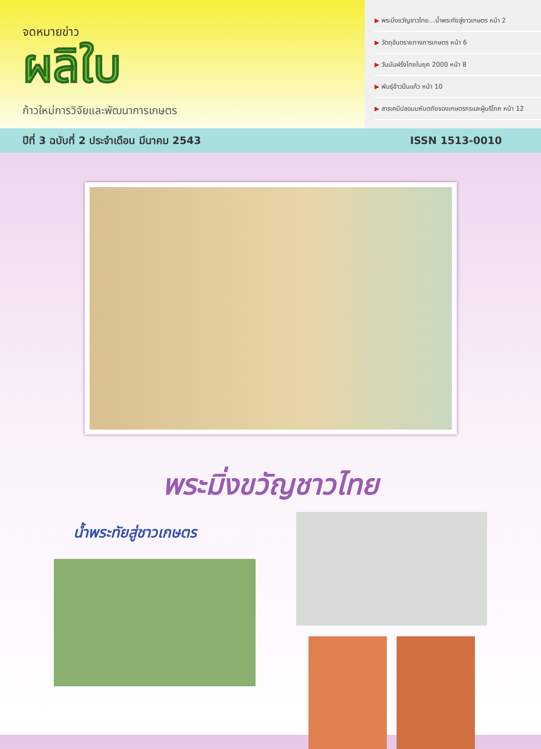จดหมายข่าว
ผลิใบ
ก้าวใหม่การวิจัยและพัฒนาการเกษตร
▶ พระมิ่งขวัญชาวไทย...น้ำพระทัยสู่ชาวเกษตร หน้า 2
▶ วัตถุอันตรายทางการเกษตร หน้า 6
▶ วันมันฝรั่งไทยในยุค 2000 หน้า 8
▶ พันธุ์ข้าวปิ่นแก้ว หน้า 10
▶ สารเคมีปลอมมหันตภัยของเกษตรกรและผู้บริโภค หน้า 12
ปีที่ 3 ฉบับที่ 2 ประจำเดือน มีนาคม 2543 ISSN 1513-0010
พระมิ่งขวัญชาวไทย
น้ำพระทัยสู่ชาวเกษตร